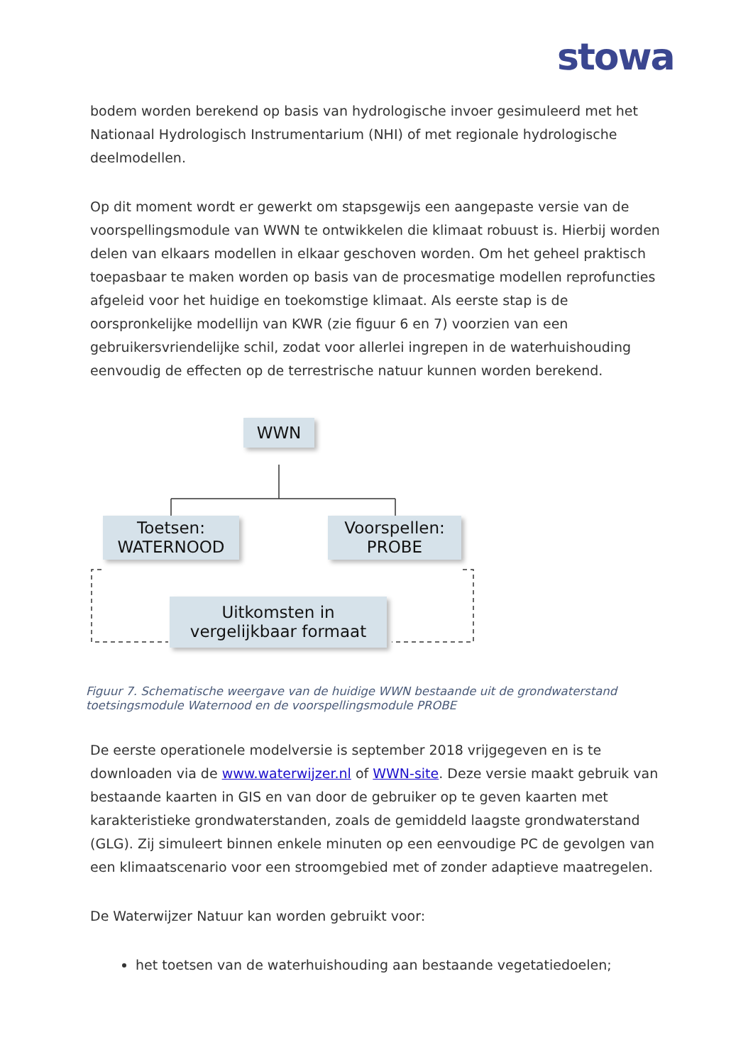stowa
bodem worden berekend op basis van hydrologische invoer gesimuleerd met het Nationaal Hydrologisch Instrumentarium (NHI) of met regionale hydrologische deelmodellen.
Op dit moment wordt er gewerkt om stapsgewijs een aangepaste versie van de voorspellingsmodule van WWN te ontwikkelen die klimaat robuust is. Hierbij worden delen van elkaars modellen in elkaar geschoven worden. Om het geheel praktisch toepasbaar te maken worden op basis van de procesmatige modellen reprofuncties afgeleid voor het huidige en toekomstige klimaat. Als eerste stap is de oorspronkelijke modellijn van KWR (zie figuur 6 en 7) voorzien van een gebruikersvriendelijke schil, zodat voor allerlei ingrepen in de waterhuishouding eenvoudig de effecten op de terrestrische natuur kunnen worden berekend.
WWN
Toetsen:
WATERNOOD
Voorspellen:
PROBE
Uitkomsten in
vergelijkbaar formaat
Figuur 7. Schematische weergave van de huidige WWN bestaande uit de grondwaterstand toetsingsmodule Waternood en de voorspellingsmodule PROBE
De eerste operationele modelversie is september 2018 vrijgegeven en is te downloaden via de www.waterwijzer.nl of WWN-site. Deze versie maakt gebruik van bestaande kaarten in GIS en van door de gebruiker op te geven kaarten met karakteristieke grondwaterstanden, zoals de gemiddeld laagste grondwaterstand (GLG). Zij simuleert binnen enkele minuten op een eenvoudige PC de gevolgen van een klimaatscenario voor een stroomgebied met of zonder adaptieve maatregelen.
De Waterwijzer Natuur kan worden gebruikt voor:
het toetsen van de waterhuishouding aan bestaande vegetatiedoelen;